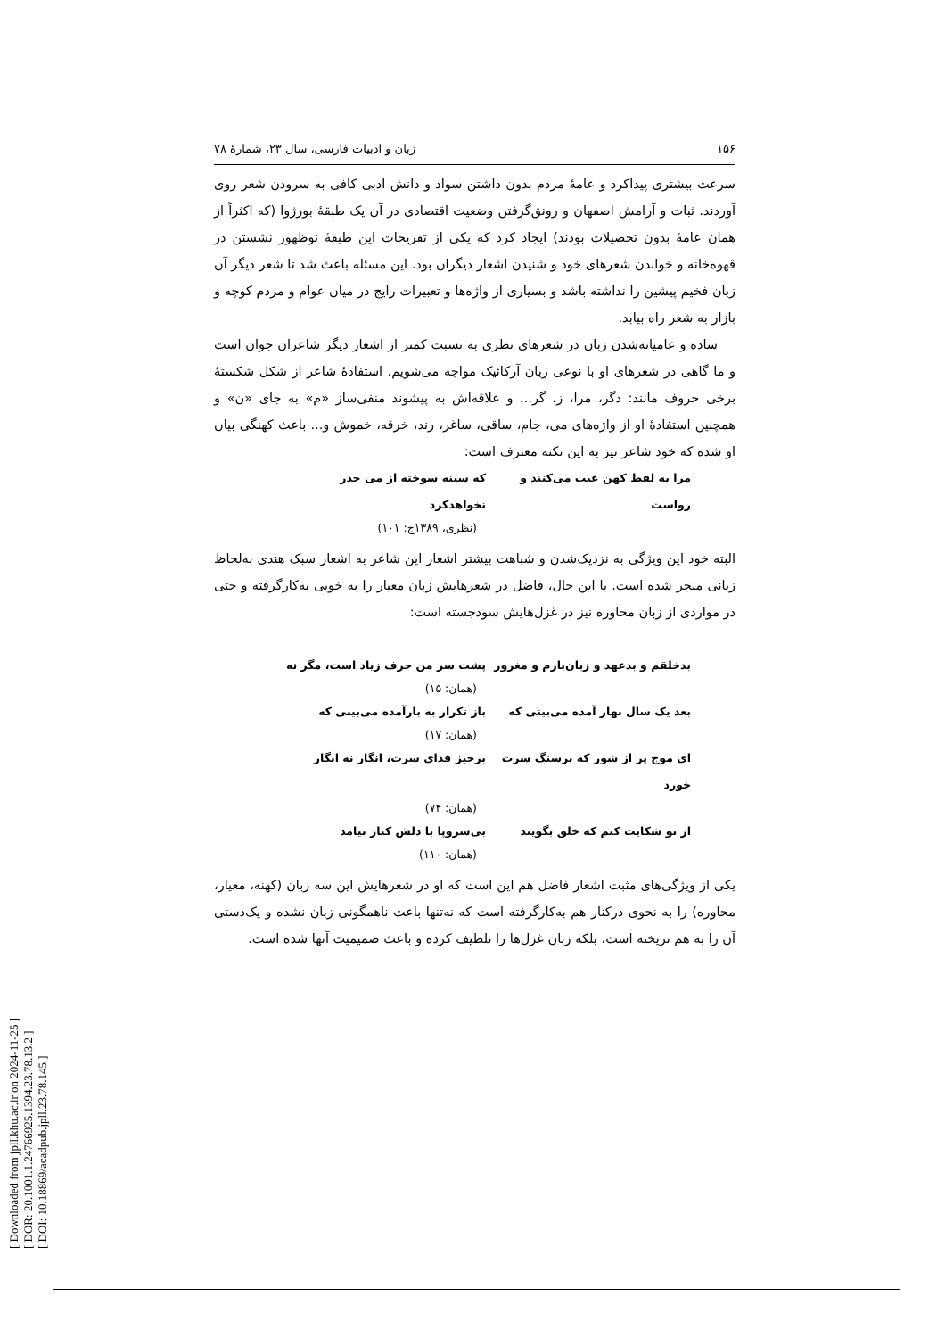[ Downloaded from jpll.khu.ac.ir on 2024-11-25 ]
[ DOR: 20.1001.1.24766925.1394.23.78.13.2 ]
[ DOI: 10.18869/acadpub.jpll.23.78.145 ]
۱۵۶ زبان و ادبیات فارسی، سال ۲۳، شمارهٔ ۷۸
سرعت بیشتری پیداکرد و عامهٔ مردم بدون داشتن سواد و دانش ادبی کافی به سرودن شعر روی آوردند. ثبات و آرامش اصفهان و رونق‌گرفتن وضعیت اقتصادی در آن یک طبقهٔ بورژوا (که اکثراً از همان عامهٔ بدون تحصیلات بودند) ایجاد کرد که یکی از تفریحات این طبقهٔ نوظهور نشستن در قهوه‌خانه و خواندن شعرهای خود و شنیدن اشعار دیگران بود. این مسئله باعث شد تا شعر دیگر آن زبان فخیم پیشین را نداشته باشد و بسیاری از واژه‌ها و تعبیرات رایج در میان عوام و مردم کوچه و بازار به شعر راه بیابد.
ساده و عامیانه‌شدن زبان در شعرهای نظری به نسبت کمتر از اشعار دیگر شاعران جوان است و ما گاهی در شعرهای او با نوعی زبان آرکائیک مواجه می‌شویم. استفادهٔ شاعر از شکل شکستهٔ برخی حروف مانند: دگر، مرا، ز، گر... و علاقه‌اش به پیشوند منفی‌ساز «م» به جای «ن» و همچنین استفادهٔ او از واژه‌های می، جام، ساقی، ساغر، رند، خرقه، خموش و... باعث کهنگی بیان او شده که خود شاعر نیز به این نکته معترف است:
مرا به لفظ کهن عیب می‌کنند و رواست که سینه سوخته از می حذر نخواهدکرد
(نظری، ۱۳۸۹ج: ۱۰۱)
البته خود این ویژگی به نزدیک‌شدن و شباهت بیشتر اشعار این شاعر به اشعار سبک هندی به‌لحاظ زبانی منجر شده است. با این حال، فاضل در شعرهایش زبان معیار را به خوبی به‌کارگرفته و حتی در مواردی از زبان محاوره نیز در غزل‌هایش سودجسته است:
بدخلقم و بدعهد و زبان‌بازم و مغرور پشت سر من حرف زیاد است، مگر نه
(همان: ۱۵)
بعد یک سال بهار آمده می‌بینی که باز تکرار به بارآمده می‌بینی که
(همان: ۱۷)
ای موج پر از شور که برسنگ سرت خورد برخیز فدای سرت، انگار نه انگار
(همان: ۷۴)
از تو شکایت کنم که خلق بگویند بی‌سروپا با دلش کنار نیامد
(همان: ۱۱۰)
یکی از ویژگی‌های مثبت اشعار فاضل هم این است که او در شعرهایش این سه زبان (کهنه، معیار، محاوره) را به نحوی درکنار هم به‌کارگرفته است که نه‌تنها باعث ناهمگونی زبان نشده و یک‌دستی آن را به هم نریخته است، بلکه زبان غزل‌ها را تلطیف کرده و باعث صمیمیت آنها شده است.